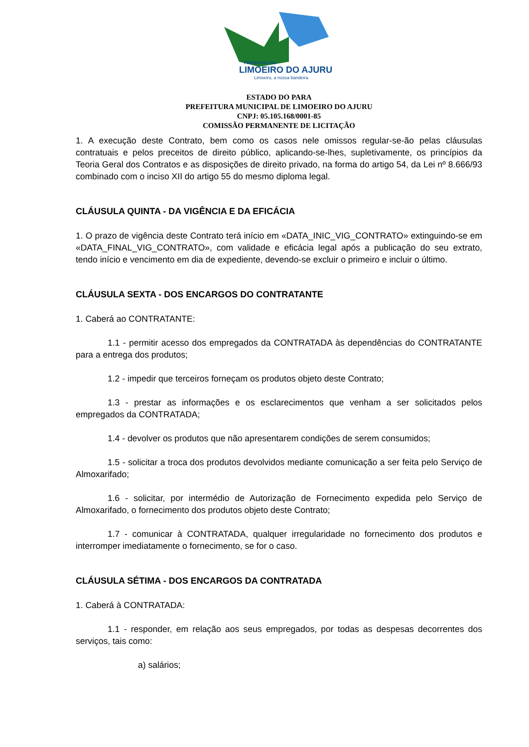PREFEITURA DE
LIMOEIRO DO AJURU
Limoeiro, a nossa bandeira.
ESTADO DO PARA
PREFEITURA MUNICIPAL DE LIMOEIRO DO AJURU
CNPJ: 05.105.168/0001-85
COMISSÃO PERMANENTE DE LICITAÇÃO
1. A execução deste Contrato, bem como os casos nele omissos regular-se-ão pelas cláusulas contratuais e pelos preceitos de direito público, aplicando-se-lhes, supletivamente, os princípios da Teoria Geral dos Contratos e as disposições de direito privado, na forma do artigo 54, da Lei nº 8.666/93 combinado com o inciso XII do artigo 55 do mesmo diploma legal.
CLÁUSULA QUINTA - DA VIGÊNCIA E DA EFICÁCIA
1. O prazo de vigência deste Contrato terá início em «DATA_INIC_VIG_CONTRATO» extinguindo-se em «DATA_FINAL_VIG_CONTRATO», com validade e eficácia legal após a publicação do seu extrato, tendo início e vencimento em dia de expediente, devendo-se excluir o primeiro e incluir o último.
CLÁUSULA SEXTA - DOS ENCARGOS DO CONTRATANTE
1. Caberá ao CONTRATANTE:
1.1 - permitir acesso dos empregados da CONTRATADA às dependências do CONTRATANTE para a entrega dos produtos;
1.2 - impedir que terceiros forneçam os produtos objeto deste Contrato;
1.3 - prestar as informações e os esclarecimentos que venham a ser solicitados pelos empregados da CONTRATADA;
1.4 - devolver os produtos que não apresentarem condições de serem consumidos;
1.5 - solicitar a troca dos produtos devolvidos mediante comunicação a ser feita pelo Serviço de Almoxarifado;
1.6 - solicitar, por intermédio de Autorização de Fornecimento expedida pelo Serviço de Almoxarifado, o fornecimento dos produtos objeto deste Contrato;
1.7 - comunicar à CONTRATADA, qualquer irregularidade no fornecimento dos produtos e interromper imediatamente o fornecimento, se for o caso.
CLÁUSULA SÉTIMA - DOS ENCARGOS DA CONTRATADA
1. Caberá à CONTRATADA:
1.1 - responder, em relação aos seus empregados, por todas as despesas decorrentes dos serviços, tais como:
a) salários;